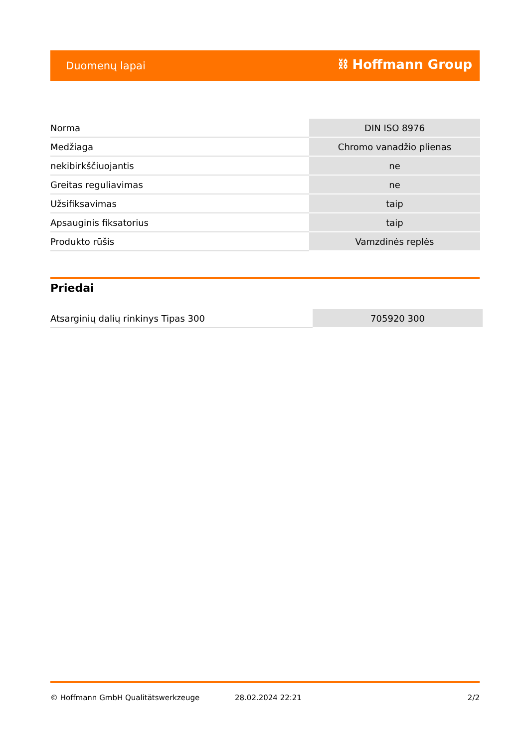Duomenų lapai ⛓ Hoffmann Group
| Norma | DIN ISO 8976 |
| Medžiaga | Chromo vanadžio plienas |
| nekibirkščiuojantis | ne |
| Greitas reguliavimas | ne |
| Užsifiksavimas | taip |
| Apsauginis fiksatorius | taip |
| Produkto rūšis | Vamzdinės replės |
Priedai
| Atsarginių dalių rinkinys Tipas 300 | 705920 300 |
© Hoffmann GmbH Qualitätswerkzeuge 28.02.2024 22:21 2/2